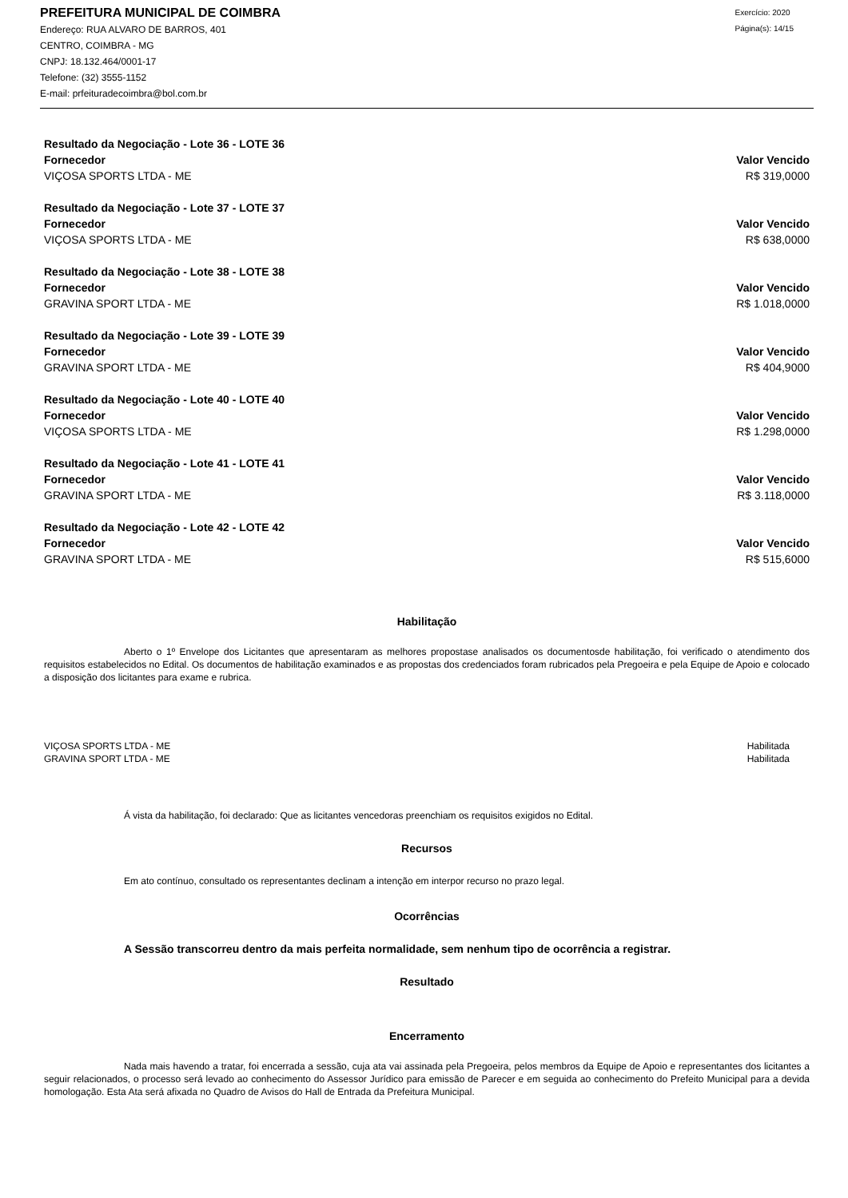PREFEITURA MUNICIPAL DE COIMBRA
Endereço: RUA ALVARO DE BARROS, 401
CENTRO, COIMBRA - MG
CNPJ: 18.132.464/0001-17
Telefone: (32) 3555-1152
E-mail: prfeituradecoimbra@bol.com.br
Exercício: 2020
Página(s): 14/15
Resultado da Negociação - Lote 36 - LOTE 36
Fornecedor Valor Vencido
VIÇOSA SPORTS LTDA - ME R$ 319,0000
Resultado da Negociação - Lote 37 - LOTE 37
Fornecedor Valor Vencido
VIÇOSA SPORTS LTDA - ME R$ 638,0000
Resultado da Negociação - Lote 38 - LOTE 38
Fornecedor Valor Vencido
GRAVINA SPORT LTDA - ME R$ 1.018,0000
Resultado da Negociação - Lote 39 - LOTE 39
Fornecedor Valor Vencido
GRAVINA SPORT LTDA - ME R$ 404,9000
Resultado da Negociação - Lote 40 - LOTE 40
Fornecedor Valor Vencido
VIÇOSA SPORTS LTDA - ME R$ 1.298,0000
Resultado da Negociação - Lote 41 - LOTE 41
Fornecedor Valor Vencido
GRAVINA SPORT LTDA - ME R$ 3.118,0000
Resultado da Negociação - Lote 42 - LOTE 42
Fornecedor Valor Vencido
GRAVINA SPORT LTDA - ME R$ 515,6000
Habilitação
Aberto o 1º Envelope dos Licitantes que apresentaram as melhores propostase analisados os documentosde habilitação, foi verificado o atendimento dos requisitos estabelecidos no Edital. Os documentos de habilitação examinados e as propostas dos credenciados foram rubricados pela Pregoeira e pela Equipe de Apoio e colocado a disposição dos licitantes para exame e rubrica.
| VIÇOSA SPORTS LTDA - ME | Habilitada |
| GRAVINA SPORT LTDA - ME | Habilitada |
Á vista da habilitação, foi declarado: Que as licitantes vencedoras preenchiam os requisitos exigidos no Edital.
Recursos
Em ato contínuo, consultado os representantes declinam a intenção em interpor recurso no prazo legal.
Ocorrências
A Sessão transcorreu dentro da mais perfeita normalidade, sem nenhum tipo de ocorrência a registrar.
Resultado
Encerramento
Nada mais havendo a tratar, foi encerrada a sessão, cuja ata vai assinada pela Pregoeira, pelos membros da Equipe de Apoio e representantes dos licitantes a seguir relacionados, o processo será levado ao conhecimento do Assessor Jurídico para emissão de Parecer e em seguida ao conhecimento do Prefeito Municipal para a devida homologação. Esta Ata será afixada no Quadro de Avisos do Hall de Entrada da Prefeitura Municipal.